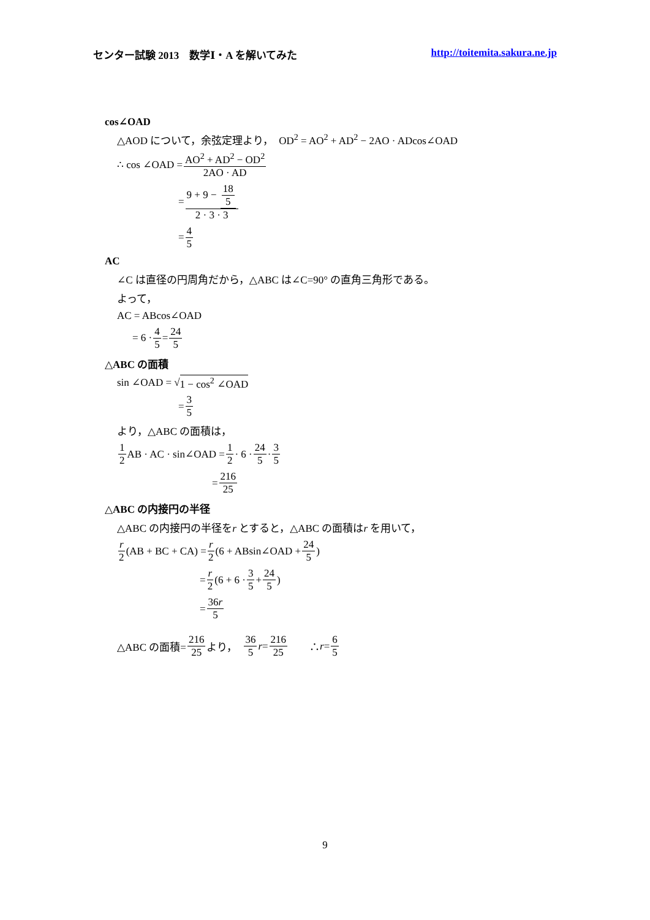センター試験 2013　数学Ⅰ・A を解いてみた http://toitemita.sakura.ne.jp
cos∠OAD
△AOD について，余弦定理より，　OD<sup>2</sup> = AO<sup>2</sup> + AD<sup>2</sup> − 2AO · ADcos∠OAD
∴ cos ∠OAD = AO<sup>2</sup> + AD<sup>2</sup> − OD<sup>2</sup> 2AO · AD
= 9 + 9 − 18 5 2 · 3 · 3
= 4 5
AC
∠C は直径の円周角だから，△ABC は∠C=90° の直角三角形である。
よって，
AC = ABcos∠OAD
= 6 · 4 5 = 24 5
△ABC の面積
sin ∠OAD = √ 1 − cos<sup>2</sup> ∠OAD
= 3 5
より，△ABC の面積は，
1 2 AB · AC · sin∠OAD = 1 2 · 6 · 24 5 · 3 5
= 216 25
△ABC の内接円の半径
△ABC の内接円の半径をr とすると，△ABC の面積はr を用いて，
r 2 (AB + BC + CA) = r 2 (6 + ABsin∠OAD + 24 5)
= r 2 (6 + 6 · 3 5 + 24 5)
= 36r 5
△ABC の面積= 216 25 より，　36 5 r = 216 25　　∴ r = 6 5
9